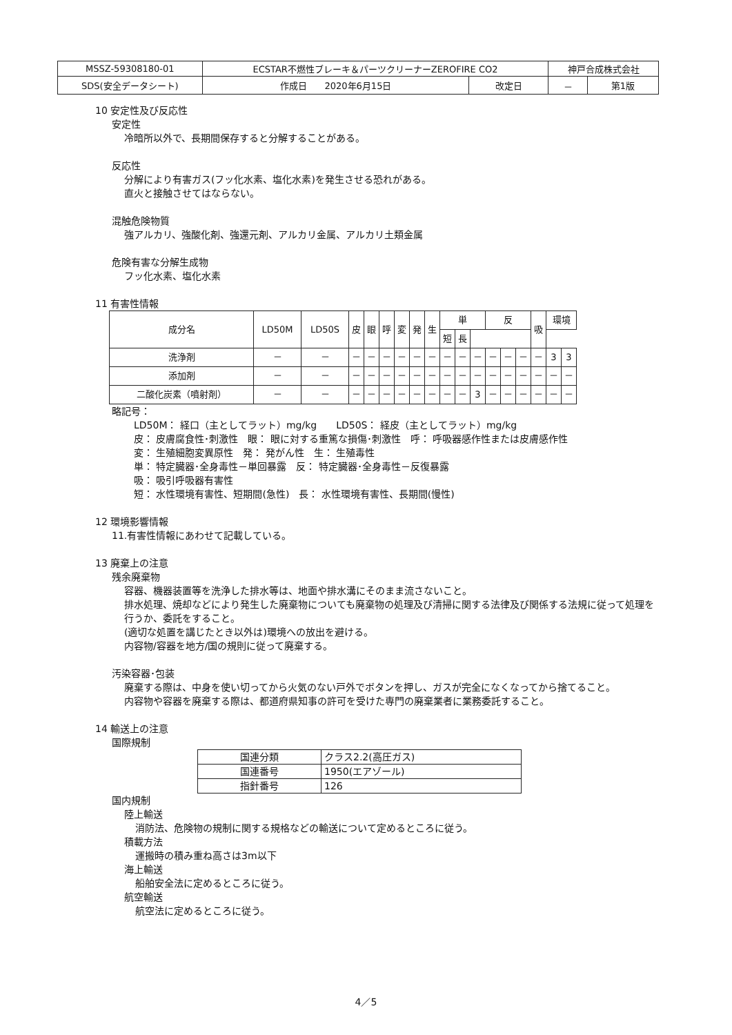| MSSZ-59308180-01 | ECSTAR不燃性ブレーキ＆パーツクリーナーZEROFIRE CO2 | | 神戸合成株式会社 | |
| SDS(安全データシート) | 作成日 2020年6月15日 | 改定日 | － | 第1版 |
10 安定性及び反応性
安定性
冷暗所以外で、長期間保存すると分解することがある。
反応性
分解により有害ガス(フッ化水素、塩化水素)を発生させる恐れがある。
直火と接触させてはならない。
混触危険物質
強アルカリ、強酸化剤、強還元剤、アルカリ金属、アルカリ土類金属
危険有害な分解生成物
フッ化水素、塩化水素
11 有害性情報
| 成分名 | LD50M | LD50S | 皮 | 眼 | 呼 | 変 | 発 | 生 | 単 | | | 反 | | | 吸 | 環境 | |
| --- | --- | --- | --- | --- | --- | --- | --- | --- | --- | --- | --- | --- | --- | --- | --- | --- | --- |
| | | | | | | | | | 短 | 長 | | | | | | | |
| 洗浄剤 | － | － | － | － | － | － | － | － | － | － | － | － | － | － | － | 3 | 3 |
| 添加剤 | － | － | － | － | － | － | － | － | － | － | － | － | － | － | － | － | － |
| 二酸化炭素（噴射剤） | － | － | － | － | － | － | － | － | － | － | 3 | － | － | － | － | － | － |
略記号：
LD50M： 経口（主としてラット）mg/kg　　LD50S： 経皮（主としてラット）mg/kg
皮： 皮膚腐食性･刺激性　眼： 眼に対する重篤な損傷･刺激性　呼： 呼吸器感作性または皮膚感作性
変： 生殖細胞変異原性　発： 発がん性　生： 生殖毒性
単： 特定臓器･全身毒性－単回暴露　反： 特定臓器･全身毒性－反復暴露
吸： 吸引呼吸器有害性
短： 水性環境有害性、短期間(急性)　長： 水性環境有害性、長期間(慢性)
12 環境影響情報
11.有害性情報にあわせて記載している。
13 廃棄上の注意
残余廃棄物
容器、機器装置等を洗浄した排水等は、地面や排水溝にそのまま流さないこと。
排水処理、焼却などにより発生した廃棄物についても廃棄物の処理及び清掃に関する法律及び関係する法規に従って処理を行うか、委託をすること。
(適切な処置を講じたとき以外は)環境への放出を避ける。
内容物/容器を地方/国の規則に従って廃棄する。
汚染容器･包装
廃棄する際は、中身を使い切ってから火気のない戸外でボタンを押し、ガスが完全になくなってから捨てること。
内容物や容器を廃棄する際は、都道府県知事の許可を受けた専門の廃棄業者に業務委託すること。
14 輸送上の注意
国際規制
| 国連分類 | クラス2.2(高圧ガス) |
| 国連番号 | 1950(エアゾール) |
| 指針番号 | 126 |
国内規制
陸上輸送
消防法、危険物の規制に関する規格などの輸送について定めるところに従う。
積載方法
運搬時の積み重ね高さは3m以下
海上輸送
船舶安全法に定めるところに従う。
航空輸送
航空法に定めるところに従う。
4／5